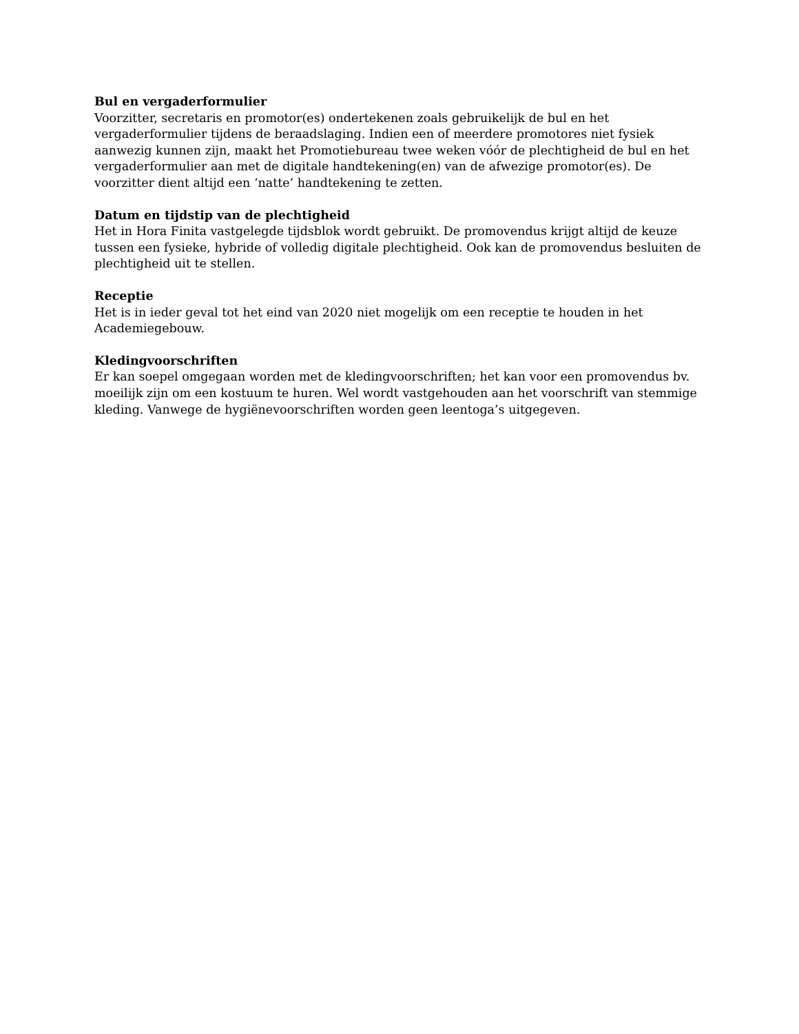Bul en vergaderformulier
Voorzitter, secretaris en promotor(es) ondertekenen zoals gebruikelijk de bul en het vergaderformulier tijdens de beraadslaging. Indien een of meerdere promotores niet fysiek aanwezig kunnen zijn, maakt het Promotiebureau twee weken vóór de plechtigheid de bul en het vergaderformulier aan met de digitale handtekening(en) van de afwezige promotor(es). De voorzitter dient altijd een ‘natte’ handtekening te zetten.
Datum en tijdstip van de plechtigheid
Het in Hora Finita vastgelegde tijdsblok wordt gebruikt. De promovendus krijgt altijd de keuze tussen een fysieke, hybride of volledig digitale plechtigheid. Ook kan de promovendus besluiten de plechtigheid uit te stellen.
Receptie
Het is in ieder geval tot het eind van 2020 niet mogelijk om een receptie te houden in het Academiegebouw.
Kledingvoorschriften
Er kan soepel omgegaan worden met de kledingvoorschriften; het kan voor een promovendus bv. moeilijk zijn om een kostuum te huren. Wel wordt vastgehouden aan het voorschrift van stemmige kleding. Vanwege de hygiënevoorschriften worden geen leentoga’s uitgegeven.